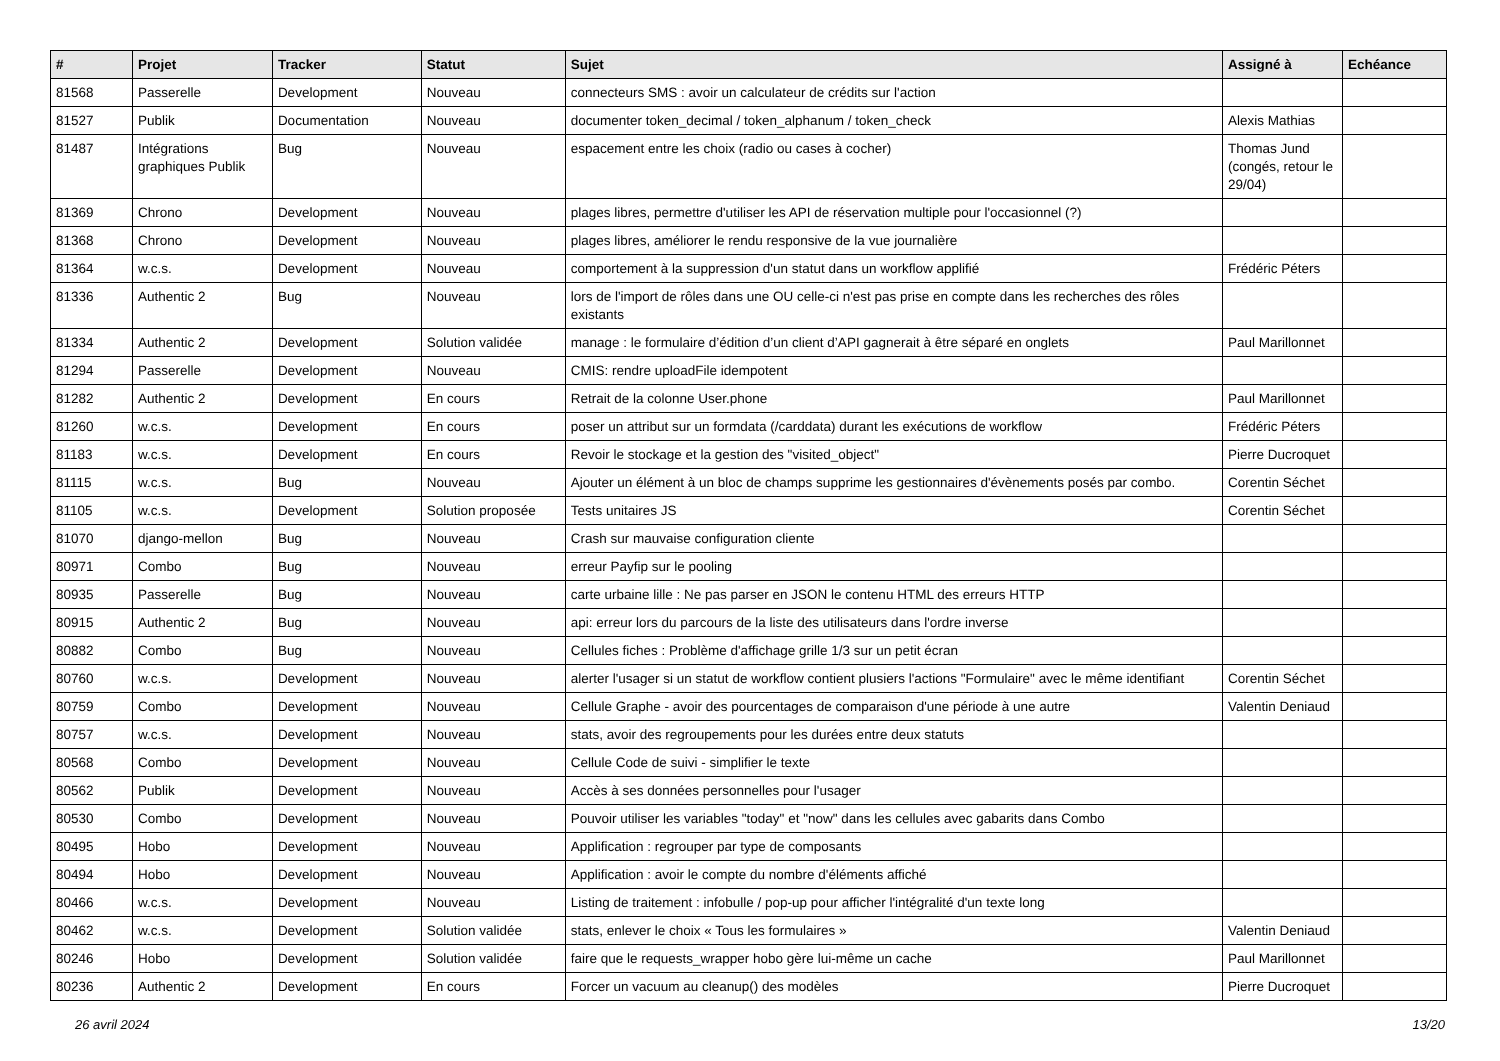| # | Projet | Tracker | Statut | Sujet | Assigné à | Echéance |
| --- | --- | --- | --- | --- | --- | --- |
| 81568 | Passerelle | Development | Nouveau | connecteurs SMS : avoir un calculateur de crédits sur l'action | | |
| 81527 | Publik | Documentation | Nouveau | documenter token_decimal / token_alphanum / token_check | Alexis Mathias | |
| 81487 | Intégrations graphiques Publik | Bug | Nouveau | espacement entre les choix (radio ou cases à cocher) | Thomas Jund (congés, retour le 29/04) | |
| 81369 | Chrono | Development | Nouveau | plages libres, permettre d'utiliser les API de réservation multiple pour l'occasionnel (?) | | |
| 81368 | Chrono | Development | Nouveau | plages libres, améliorer le rendu responsive de la vue journalière | | |
| 81364 | w.c.s. | Development | Nouveau | comportement à la suppression d'un statut dans un workflow applifié | Frédéric Péters | |
| 81336 | Authentic 2 | Bug | Nouveau | lors de l'import de rôles dans une OU celle-ci n'est pas prise en compte dans les recherches des rôles existants | | |
| 81334 | Authentic 2 | Development | Solution validée | manage : le formulaire d’édition d’un client d’API gagnerait à être séparé en onglets | Paul Marillonnet | |
| 81294 | Passerelle | Development | Nouveau | CMIS: rendre uploadFile idempotent | | |
| 81282 | Authentic 2 | Development | En cours | Retrait de la colonne User.phone | Paul Marillonnet | |
| 81260 | w.c.s. | Development | En cours | poser un attribut sur un formdata (/carddata) durant les exécutions de workflow | Frédéric Péters | |
| 81183 | w.c.s. | Development | En cours | Revoir le stockage et la gestion des "visited_object" | Pierre Ducroquet | |
| 81115 | w.c.s. | Bug | Nouveau | Ajouter un élément à un bloc de champs supprime les gestionnaires d'évènements posés par combo. | Corentin Séchet | |
| 81105 | w.c.s. | Development | Solution proposée | Tests unitaires JS | Corentin Séchet | |
| 81070 | django-mellon | Bug | Nouveau | Crash sur mauvaise configuration cliente | | |
| 80971 | Combo | Bug | Nouveau | erreur Payfip sur le pooling | | |
| 80935 | Passerelle | Bug | Nouveau | carte urbaine lille : Ne pas parser en JSON le contenu HTML des erreurs HTTP | | |
| 80915 | Authentic 2 | Bug | Nouveau | api: erreur lors du parcours de la liste des utilisateurs dans l'ordre inverse | | |
| 80882 | Combo | Bug | Nouveau | Cellules fiches : Problème d'affichage grille 1/3 sur un petit écran | | |
| 80760 | w.c.s. | Development | Nouveau | alerter l'usager si un statut de workflow contient plusiers l'actions "Formulaire" avec le même identifiant | Corentin Séchet | |
| 80759 | Combo | Development | Nouveau | Cellule Graphe - avoir des pourcentages de comparaison d'une période à une autre | Valentin Deniaud | |
| 80757 | w.c.s. | Development | Nouveau | stats, avoir des regroupements pour les durées entre deux statuts | | |
| 80568 | Combo | Development | Nouveau | Cellule Code de suivi - simplifier le texte | | |
| 80562 | Publik | Development | Nouveau | Accès à ses données personnelles pour l'usager | | |
| 80530 | Combo | Development | Nouveau | Pouvoir utiliser les variables "today" et "now" dans les cellules avec gabarits dans Combo | | |
| 80495 | Hobo | Development | Nouveau | Applification : regrouper par type de composants | | |
| 80494 | Hobo | Development | Nouveau | Applification : avoir le compte du nombre d'éléments affiché | | |
| 80466 | w.c.s. | Development | Nouveau | Listing de traitement : infobulle / pop-up pour afficher l'intégralité d'un texte long | | |
| 80462 | w.c.s. | Development | Solution validée | stats, enlever le choix « Tous les formulaires » | Valentin Deniaud | |
| 80246 | Hobo | Development | Solution validée | faire que le requests_wrapper hobo gère lui-même un cache | Paul Marillonnet | |
| 80236 | Authentic 2 | Development | En cours | Forcer un vacuum au cleanup() des modèles | Pierre Ducroquet | |
26 avril 2024 13/20